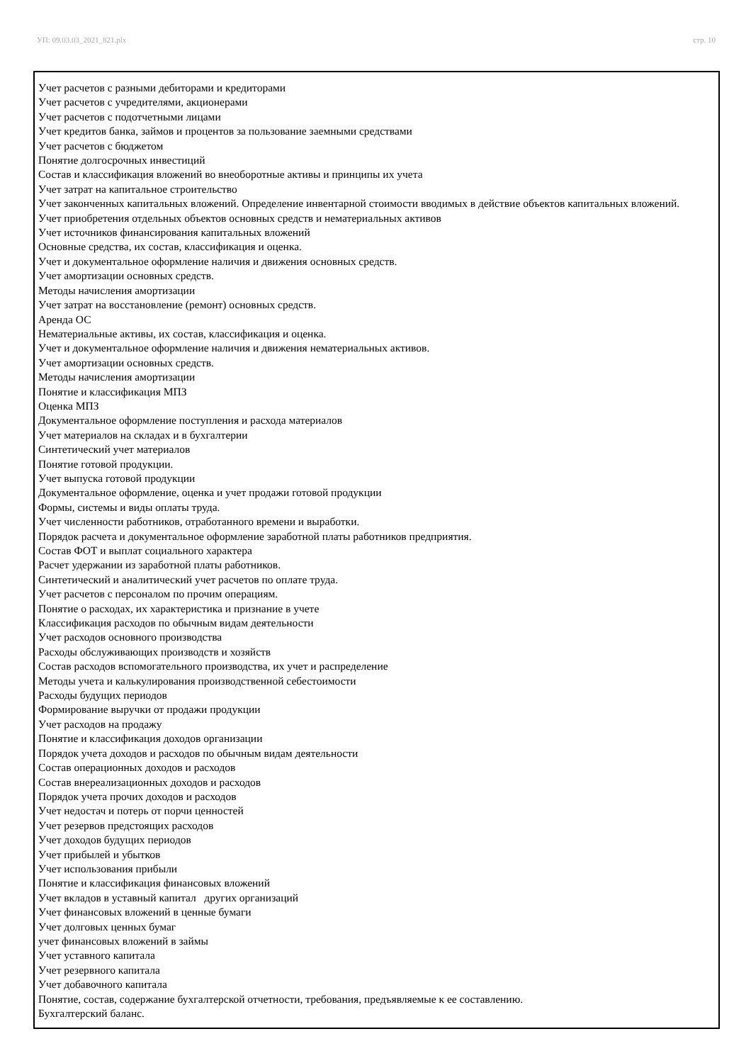УП: 09.03.03_2021_821.plx стр. 10
Учет расчетов с разными дебиторами и кредиторами
Учет расчетов с учредителями, акционерами
Учет расчетов с подотчетными лицами
Учет кредитов банка, займов и процентов за пользование заемными средствами
Учет расчетов с бюджетом
Понятие долгосрочных инвестиций
Состав и классификация вложений во внеоборотные активы и принципы их учета
Учет затрат на капитальное строительство
Учет законченных капитальных вложений. Определение инвентарной стоимости вводимых в действие объектов капитальных вложений.
Учет приобретения отдельных объектов основных средств и нематериальных активов
Учет источников финансирования капитальных вложений
Основные средства, их состав, классификация и оценка.
Учет и документальное оформление наличия и движения основных средств.
Учет амортизации основных средств.
Методы начисления амортизации
Учет затрат на восстановление (ремонт) основных средств.
Аренда ОС
Нематериальные активы, их состав, классификация и оценка.
Учет и документальное оформление наличия и движения нематериальных активов.
Учет амортизации основных средств.
Методы начисления амортизации
Понятие и классификация МПЗ
Оценка МПЗ
Документальное оформление поступления и расхода материалов
Учет материалов на складах и в бухгалтерии
Синтетический учет материалов
Понятие готовой продукции.
Учет выпуска готовой продукции
Документальное оформление, оценка и учет продажи готовой продукции
Формы, системы и виды оплаты труда.
Учет численности работников, отработанного времени и выработки.
Порядок расчета и документальное оформление заработной платы работников предприятия.
Состав ФОТ и выплат социального характера
Расчет удержании из заработной платы работников.
Синтетический и аналитический учет расчетов по оплате труда.
Учет расчетов с персоналом по прочим операциям.
Понятие о расходах, их характеристика и признание в учете
Классификация расходов по обычным видам деятельности
Учет расходов основного производства
Расходы обслуживающих производств и хозяйств
Состав расходов вспомогательного производства, их учет и распределение
Методы учета и калькулирования производственной себестоимости
Расходы будущих периодов
Формирование выручки от продажи продукции
Учет расходов на продажу
Понятие и классификация доходов организации
Порядок учета доходов и расходов по обычным видам деятельности
Состав операционных доходов и расходов
Состав внереализационных доходов и расходов
Порядок учета прочих доходов и расходов
Учет недостач и потерь от порчи ценностей
Учет резервов предстоящих расходов
Учет доходов будущих периодов
Учет прибылей и убытков
Учет использования прибыли
Понятие и классификация финансовых вложений
Учет вкладов в уставный капитал других организаций
Учет финансовых вложений в ценные бумаги
Учет долговых ценных бумаг
учет финансовых вложений в займы
Учет уставного капитала
Учет резервного капитала
Учет добавочного капитала
Понятие, состав, содержание бухгалтерской отчетности, требования, предъявляемые к ее составлению.
Бухгалтерский баланс.